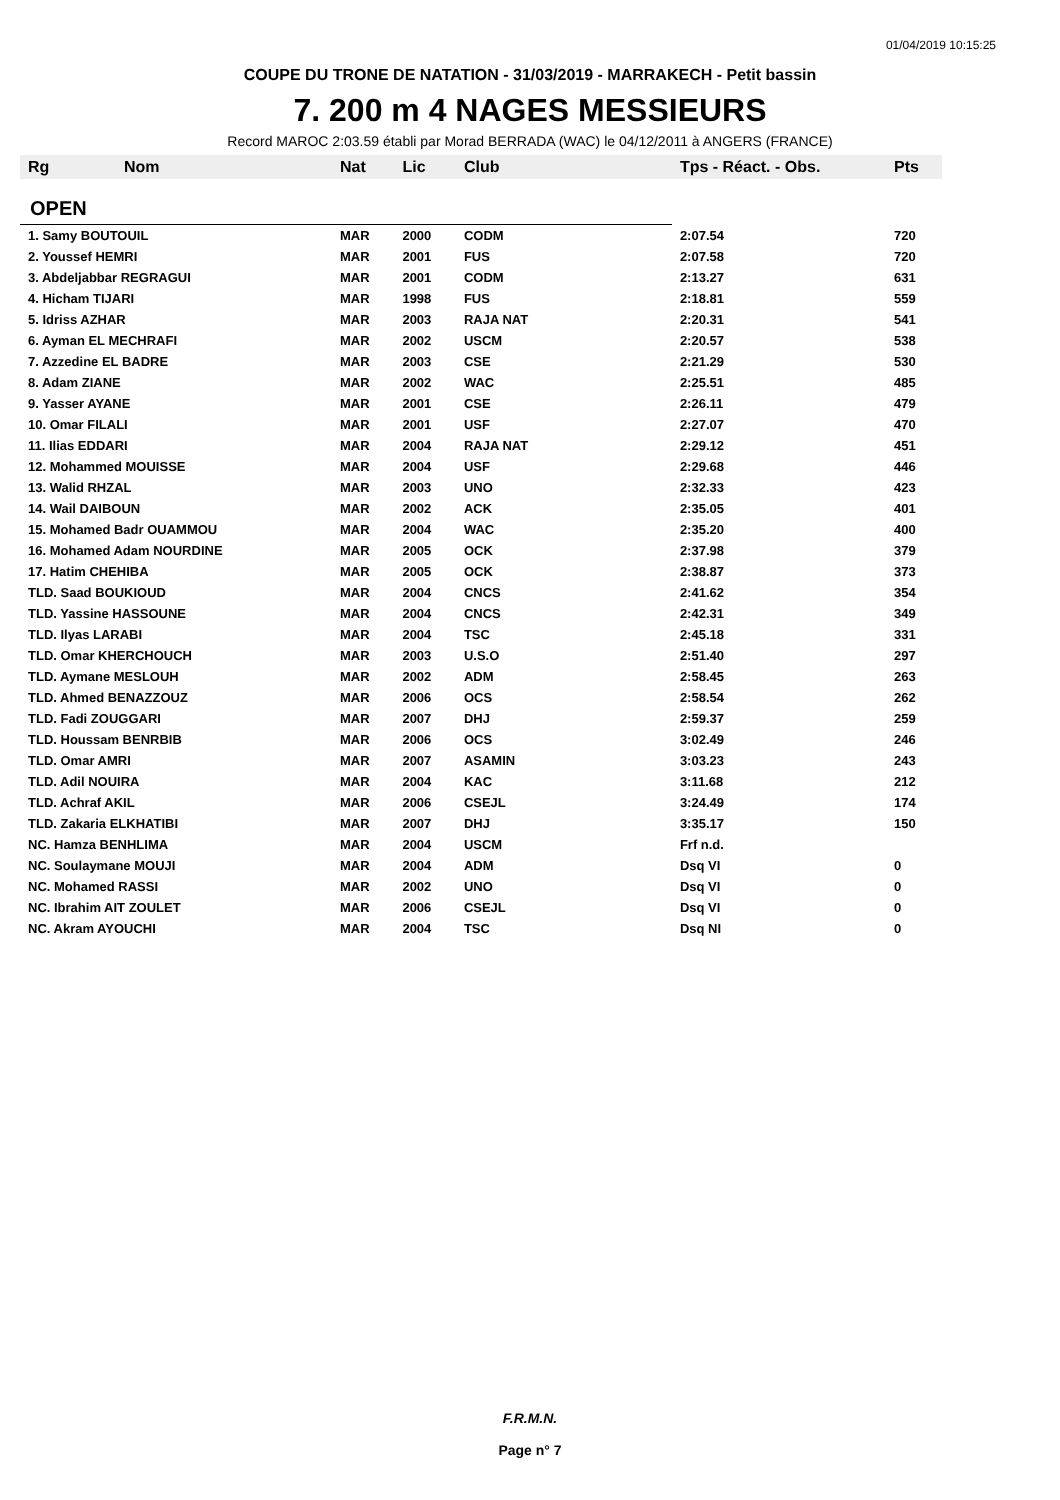01/04/2019 10:15:25
COUPE DU TRONE DE NATATION - 31/03/2019 - MARRAKECH - Petit bassin
7. 200 m 4 NAGES MESSIEURS
Record MAROC 2:03.59 établi par Morad BERRADA (WAC) le 04/12/2011 à ANGERS (FRANCE)
| Rg | Nom | Nat | Lic | Club | Tps - Réact. - Obs. | Pts |
| --- | --- | --- | --- | --- | --- | --- |
| OPEN | | | | | | |
| 1. Samy BOUTOUIL | | MAR | 2000 | CODM | 2:07.54 | 720 |
| 2. Youssef HEMRI | | MAR | 2001 | FUS | 2:07.58 | 720 |
| 3. Abdeljabbar REGRAGUI | | MAR | 2001 | CODM | 2:13.27 | 631 |
| 4. Hicham TIJARI | | MAR | 1998 | FUS | 2:18.81 | 559 |
| 5. Idriss AZHAR | | MAR | 2003 | RAJA NAT | 2:20.31 | 541 |
| 6. Ayman EL MECHRAFI | | MAR | 2002 | USCM | 2:20.57 | 538 |
| 7. Azzedine EL BADRE | | MAR | 2003 | CSE | 2:21.29 | 530 |
| 8. Adam ZIANE | | MAR | 2002 | WAC | 2:25.51 | 485 |
| 9. Yasser AYANE | | MAR | 2001 | CSE | 2:26.11 | 479 |
| 10. Omar FILALI | | MAR | 2001 | USF | 2:27.07 | 470 |
| 11. Ilias EDDARI | | MAR | 2004 | RAJA NAT | 2:29.12 | 451 |
| 12. Mohammed MOUISSE | | MAR | 2004 | USF | 2:29.68 | 446 |
| 13. Walid RHZAL | | MAR | 2003 | UNO | 2:32.33 | 423 |
| 14. Wail DAIBOUN | | MAR | 2002 | ACK | 2:35.05 | 401 |
| 15. Mohamed Badr OUAMMOU | | MAR | 2004 | WAC | 2:35.20 | 400 |
| 16. Mohamed Adam NOURDINE | | MAR | 2005 | OCK | 2:37.98 | 379 |
| 17. Hatim CHEHIBA | | MAR | 2005 | OCK | 2:38.87 | 373 |
| TLD. Saad BOUKIOUD | | MAR | 2004 | CNCS | 2:41.62 | 354 |
| TLD. Yassine HASSOUNE | | MAR | 2004 | CNCS | 2:42.31 | 349 |
| TLD. Ilyas LARABI | | MAR | 2004 | TSC | 2:45.18 | 331 |
| TLD. Omar KHERCHOUCH | | MAR | 2003 | U.S.O | 2:51.40 | 297 |
| TLD. Aymane MESLOUH | | MAR | 2002 | ADM | 2:58.45 | 263 |
| TLD. Ahmed BENAZZOUZ | | MAR | 2006 | OCS | 2:58.54 | 262 |
| TLD. Fadi ZOUGGARI | | MAR | 2007 | DHJ | 2:59.37 | 259 |
| TLD. Houssam BENRBIB | | MAR | 2006 | OCS | 3:02.49 | 246 |
| TLD. Omar AMRI | | MAR | 2007 | ASAMIN | 3:03.23 | 243 |
| TLD. Adil NOUIRA | | MAR | 2004 | KAC | 3:11.68 | 212 |
| TLD. Achraf AKIL | | MAR | 2006 | CSEJL | 3:24.49 | 174 |
| TLD. Zakaria ELKHATIBI | | MAR | 2007 | DHJ | 3:35.17 | 150 |
| NC. Hamza BENHLIMA | | MAR | 2004 | USCM | Frf n.d. | |
| NC. Soulaymane MOUJI | | MAR | 2004 | ADM | Dsq VI | 0 |
| NC. Mohamed RASSI | | MAR | 2002 | UNO | Dsq VI | 0 |
| NC. Ibrahim AIT ZOULET | | MAR | 2006 | CSEJL | Dsq VI | 0 |
| NC. Akram AYOUCHI | | MAR | 2004 | TSC | Dsq NI | 0 |
F.R.M.N.
Page n° 7